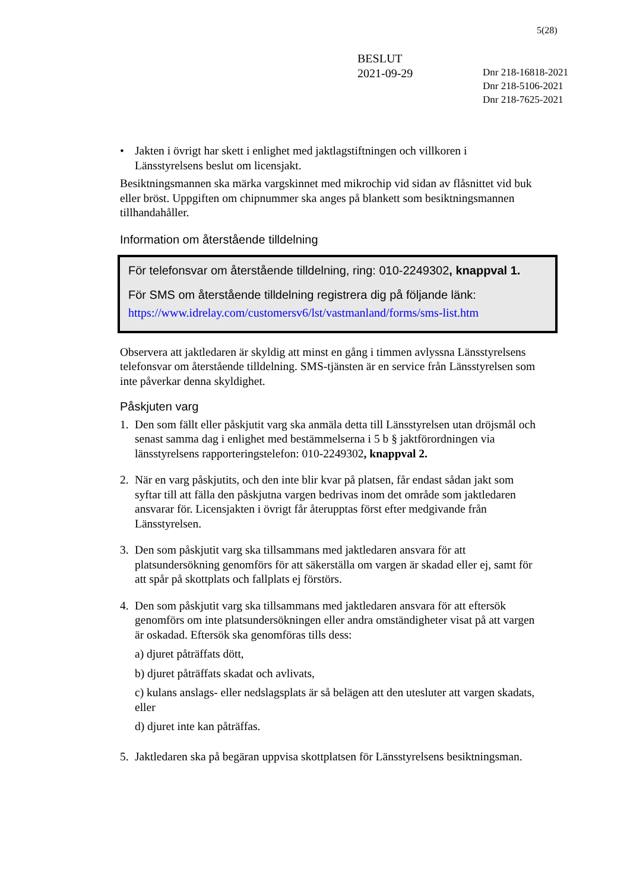5(28)
BESLUT
2021-09-29
Dnr 218-16818-2021
Dnr 218-5106-2021
Dnr 218-7625-2021
• Jakten i övrigt har skett i enlighet med jaktlagstiftningen och villkoren i Länsstyrelsens beslut om licensjakt.
Besiktningsmannen ska märka vargskinnet med mikrochip vid sidan av flåsnittet vid buk eller bröst. Uppgiften om chipnummer ska anges på blankett som besiktningsmannen tillhandahåller.
Information om återstående tilldelning
För telefonsvar om återstående tilldelning, ring: 010-2249302, knappval 1.
För SMS om återstående tilldelning registrera dig på följande länk:
https://www.idrelay.com/customersv6/lst/vastmanland/forms/sms-list.htm
Observera att jaktledaren är skyldig att minst en gång i timmen avlyssna Länsstyrelsens telefonsvar om återstående tilldelning. SMS-tjänsten är en service från Länsstyrelsen som inte påverkar denna skyldighet.
Påskjuten varg
1. Den som fällt eller påskjutit varg ska anmäla detta till Länsstyrelsen utan dröjsmål och senast samma dag i enlighet med bestämmelserna i 5 b § jaktförordningen via länsstyrelsens rapporteringstelefon: 010-2249302, knappval 2.
2. När en varg påskjutits, och den inte blir kvar på platsen, får endast sådan jakt som syftar till att fälla den påskjutna vargen bedrivas inom det område som jaktledaren ansvarar för. Licensjakten i övrigt får återupptas först efter medgivande från Länsstyrelsen.
3. Den som påskjutit varg ska tillsammans med jaktledaren ansvara för att platsundersökning genomförs för att säkerställa om vargen är skadad eller ej, samt för att spår på skottplats och fallplats ej förstörs.
4. Den som påskjutit varg ska tillsammans med jaktledaren ansvara för att eftersök genomförs om inte platsundersökningen eller andra omständigheter visat på att vargen är oskadad. Eftersök ska genomföras tills dess:
a) djuret påträffats dött,
b) djuret påträffats skadat och avlivats,
c) kulans anslags- eller nedslagsplats är så belägen att den utesluter att vargen skadats, eller
d) djuret inte kan påträffas.
5. Jaktledaren ska på begäran uppvisa skottplatsen för Länsstyrelsens besiktningsman.